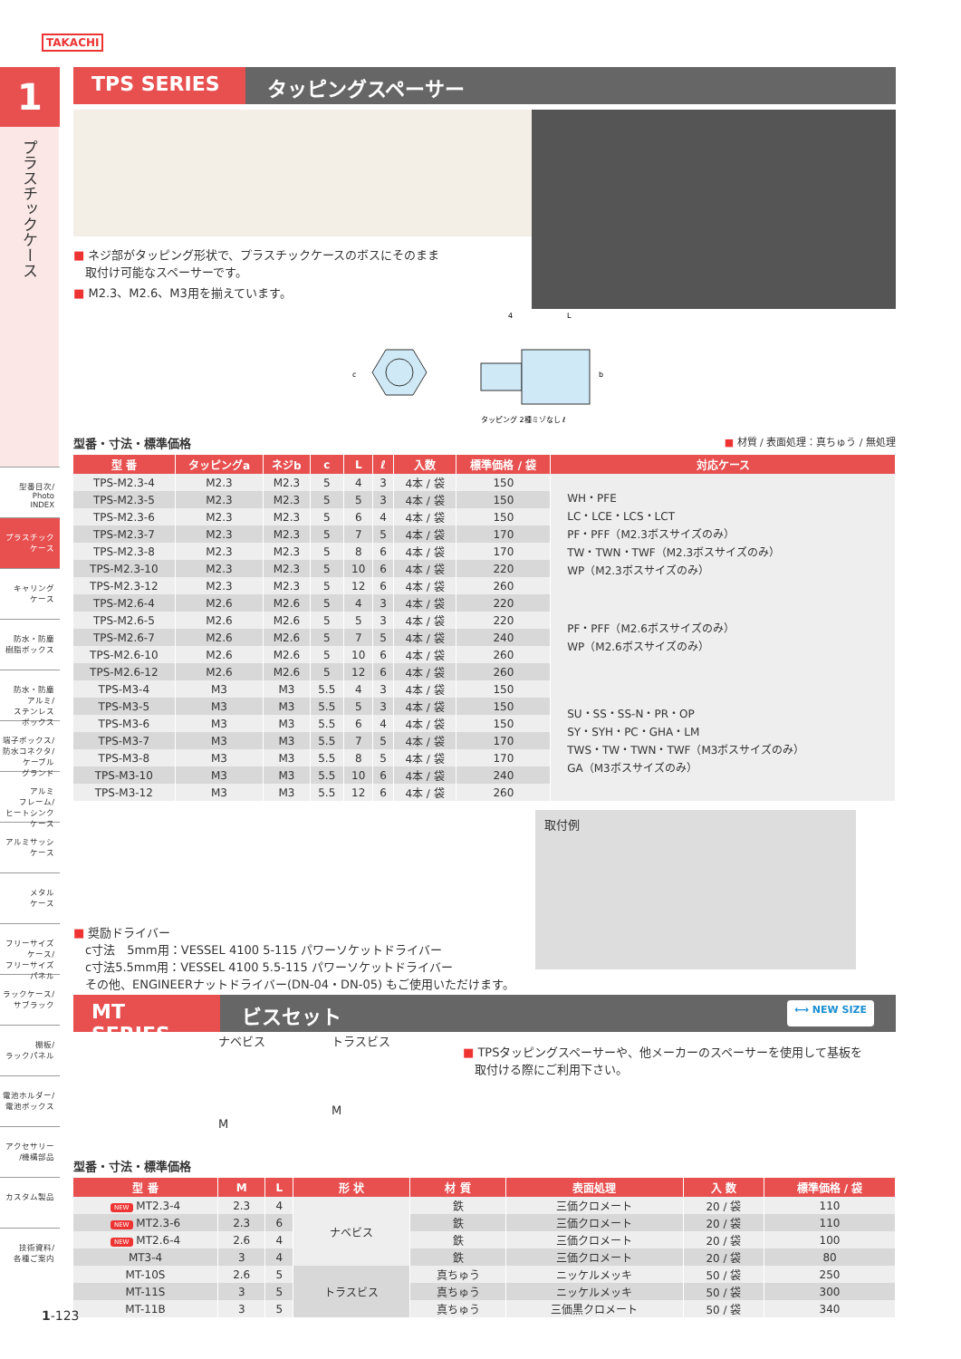TAKACHI
1
プラスチックケース
型番目次/
Photo
INDEX
プラスチック
ケース
キャリング
ケース
防水・防塵
樹脂ボックス
防水・防塵
アルミ/
ステンレス
ボックス
端子ボックス/
防水コネクタ/
ケーブル
グランド
アルミ
フレーム/
ヒートシンク
ケース
アルミサッシ
ケース
メタル
ケース
フリーサイズ
ケース/
フリーサイズ
パネル
ラックケース/
サブラック
棚板/
ラックパネル
電池ホルダー/
電池ボックス
アクセサリー
/機構部品
カスタム製品
技術資料/
各種ご案内
TPS SERIES タッピングスペーサー
■ ネジ部がタッピング形状で、プラスチックケースのボスにそのまま
　取付け可能なスペーサーです。
■ M2.3、M2.6、M3用を揃えています。
c
タッピング 2種ミゾなし
b
ℓ
4
L
型番・寸法・標準価格
■ 材質 / 表面処理：真ちゅう / 無処理
| 型 番 | タッピングa | ネジb | c | L | ℓ | 入数 | 標準価格 / 袋 | 対応ケース |
| --- | --- | --- | --- | --- | --- | --- | --- | --- |
| TPS-M2.3-4 | M2.3 | M2.3 | 5 | 4 | 3 | 4本 / 袋 | 150 | WH・PFE LC・LCE・LCS・LCT PF・PFF（M2.3ボスサイズのみ） TW・TWN・TWF（M2.3ボスサイズのみ） WP（M2.3ボスサイズのみ） |
| TPS-M2.3-5 | M2.3 | M2.3 | 5 | 5 | 3 | 4本 / 袋 | 150 | |
| TPS-M2.3-6 | M2.3 | M2.3 | 5 | 6 | 4 | 4本 / 袋 | 150 | |
| TPS-M2.3-7 | M2.3 | M2.3 | 5 | 7 | 5 | 4本 / 袋 | 170 | |
| TPS-M2.3-8 | M2.3 | M2.3 | 5 | 8 | 6 | 4本 / 袋 | 170 | |
| TPS-M2.3-10 | M2.3 | M2.3 | 5 | 10 | 6 | 4本 / 袋 | 220 | |
| TPS-M2.3-12 | M2.3 | M2.3 | 5 | 12 | 6 | 4本 / 袋 | 260 | |
| TPS-M2.6-4 | M2.6 | M2.6 | 5 | 4 | 3 | 4本 / 袋 | 220 | PF・PFF（M2.6ボスサイズのみ） WP（M2.6ボスサイズのみ） |
| TPS-M2.6-5 | M2.6 | M2.6 | 5 | 5 | 3 | 4本 / 袋 | 220 | |
| TPS-M2.6-7 | M2.6 | M2.6 | 5 | 7 | 5 | 4本 / 袋 | 240 | |
| TPS-M2.6-10 | M2.6 | M2.6 | 5 | 10 | 6 | 4本 / 袋 | 260 | |
| TPS-M2.6-12 | M2.6 | M2.6 | 5 | 12 | 6 | 4本 / 袋 | 260 | |
| TPS-M3-4 | M3 | M3 | 5.5 | 4 | 3 | 4本 / 袋 | 150 | SU・SS・SS-N・PR・OP SY・SYH・PC・GHA・LM TWS・TW・TWN・TWF（M3ボスサイズのみ） GA（M3ボスサイズのみ） |
| TPS-M3-5 | M3 | M3 | 5.5 | 5 | 3 | 4本 / 袋 | 150 | |
| TPS-M3-6 | M3 | M3 | 5.5 | 6 | 4 | 4本 / 袋 | 150 | |
| TPS-M3-7 | M3 | M3 | 5.5 | 7 | 5 | 4本 / 袋 | 170 | |
| TPS-M3-8 | M3 | M3 | 5.5 | 8 | 5 | 4本 / 袋 | 170 | |
| TPS-M3-10 | M3 | M3 | 5.5 | 10 | 6 | 4本 / 袋 | 240 | |
| TPS-M3-12 | M3 | M3 | 5.5 | 12 | 6 | 4本 / 袋 | 260 | |
■ 奨励ドライバー
　c寸法　5mm用：VESSEL 4100 5-115 パワーソケットドライバー
　c寸法5.5mm用：VESSEL 4100 5.5-115 パワーソケットドライバー
　その他、ENGINEERナットドライバー(DN-04・DN-05) もご使用いただけます。
取付例
MT SERIES ビスセット ⟷ NEW SIZE
ナベビス
M
トラスビス
M
■ TPSタッピングスペーサーや、他メーカーのスペーサーを使用して基板を
　取付ける際にご利用下さい。
型番・寸法・標準価格
| 型 番 | M | L | 形 状 | 材 質 | 表面処理 | 入 数 | 標準価格 / 袋 |
| --- | --- | --- | --- | --- | --- | --- | --- |
| NEW MT2.3-4 | 2.3 | 4 | ナベビス | 鉄 | 三価クロメート | 20 / 袋 | 110 |
| NEW MT2.3-6 | 2.3 | 6 | | 鉄 | 三価クロメート | 20 / 袋 | 110 |
| NEW MT2.6-4 | 2.6 | 4 | | 鉄 | 三価クロメート | 20 / 袋 | 100 |
| MT3-4 | 3 | 4 | | 鉄 | 三価クロメート | 20 / 袋 | 80 |
| MT-10S | 2.6 | 5 | トラスビス | 真ちゅう | ニッケルメッキ | 50 / 袋 | 250 |
| MT-11S | 3 | 5 | | 真ちゅう | ニッケルメッキ | 50 / 袋 | 300 |
| MT-11B | 3 | 5 | | 真ちゅう | 三価黒クロメート | 50 / 袋 | 340 |
1-123